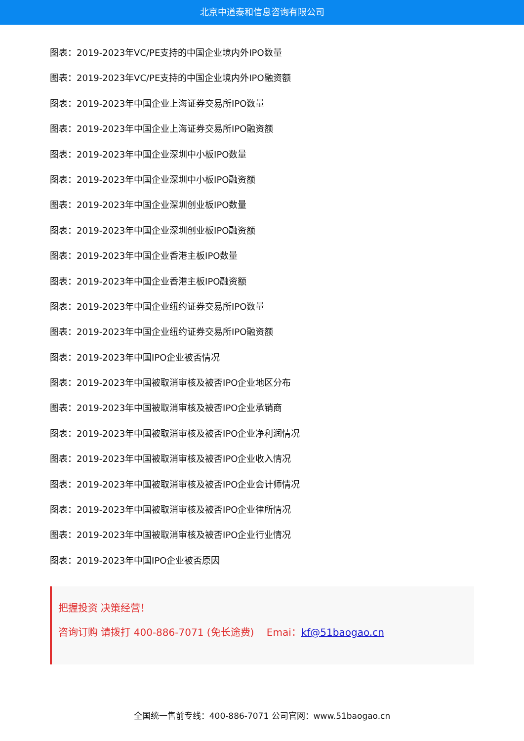北京中道泰和信息咨询有限公司
图表：2019-2023年VC/PE支持的中国企业境内外IPO数量
图表：2019-2023年VC/PE支持的中国企业境内外IPO融资额
图表：2019-2023年中国企业上海证券交易所IPO数量
图表：2019-2023年中国企业上海证券交易所IPO融资额
图表：2019-2023年中国企业深圳中小板IPO数量
图表：2019-2023年中国企业深圳中小板IPO融资额
图表：2019-2023年中国企业深圳创业板IPO数量
图表：2019-2023年中国企业深圳创业板IPO融资额
图表：2019-2023年中国企业香港主板IPO数量
图表：2019-2023年中国企业香港主板IPO融资额
图表：2019-2023年中国企业纽约证券交易所IPO数量
图表：2019-2023年中国企业纽约证券交易所IPO融资额
图表：2019-2023年中国IPO企业被否情况
图表：2019-2023年中国被取消审核及被否IPO企业地区分布
图表：2019-2023年中国被取消审核及被否IPO企业承销商
图表：2019-2023年中国被取消审核及被否IPO企业净利润情况
图表：2019-2023年中国被取消审核及被否IPO企业收入情况
图表：2019-2023年中国被取消审核及被否IPO企业会计师情况
图表：2019-2023年中国被取消审核及被否IPO企业律所情况
图表：2019-2023年中国被取消审核及被否IPO企业行业情况
图表：2019-2023年中国IPO企业被否原因
把握投资 决策经营！
咨询订购 请拨打 400-886-7071 (免长途费) Emai：kf@51baogao.cn
全国统一售前专线：400-886-7071 公司官网：www.51baogao.cn